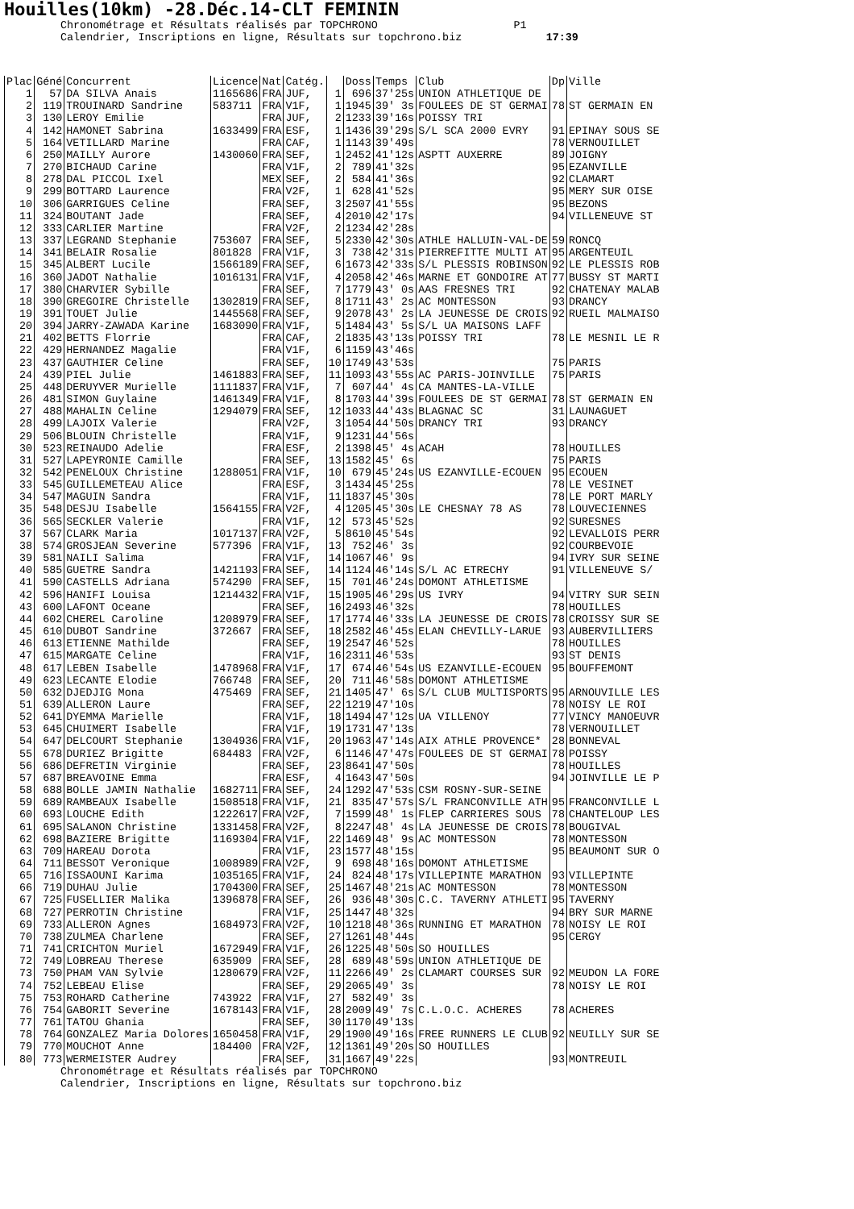Houilles(10km) -28.Déc.14-CLT FEMININ
Chronométrage et Résultats réalisés par TOPCHRONO P1
Calendrier, Inscriptions en ligne, Résultats sur topchrono.biz 17:39
| Plac | Géné | Concurrent | Licence | Nat | Catég. | | Doss | Temps | Club | Dp | Ville |
| --- | --- | --- | --- | --- | --- | --- | --- | --- | --- | --- | --- |
| 1 | 57 | DA SILVA Anais | 1165686 | FRA | JUF, | 1 | 696 | 37'25s | UNION ATHLETIQUE DE | | |
| 2 | 119 | TROUINARD Sandrine | 583711 | FRA | V1F, | 1 | 1945 | 39' 3s | FOULEES DE ST GERMAI | 78 | ST GERMAIN EN |
| 3 | 130 | LEROY Emilie | | FRA | JUF, | 2 | 1233 | 39'16s | POISSY TRI | | |
| 4 | 142 | HAMONET Sabrina | 1633499 | FRA | ESF, | 1 | 1436 | 39'29s | S/L SCA 2000 EVRY | 91 | EPINAY SOUS SE |
| 5 | 164 | VETILLARD Marine | | FRA | CAF, | 1 | 1143 | 39'49s | | 78 | VERNOUILLET |
| 6 | 250 | MAILLY Aurore | 1430060 | FRA | SEF, | 1 | 2452 | 41'12s | ASPTT AUXERRE | 89 | JOIGNY |
| 7 | 270 | BICHAUD Carine | | FRA | V1F, | 2 | 789 | 41'32s | | 95 | EZANVILLE |
| 8 | 278 | DAL PICCOL Ixel | | MEX | SEF, | 2 | 584 | 41'36s | | 92 | CLAMART |
| 9 | 299 | BOTTARD Laurence | | FRA | V2F, | 1 | 628 | 41'52s | | 95 | MERY SUR OISE |
| 10 | 306 | GARRIGUES Celine | | FRA | SEF, | 3 | 2507 | 41'55s | | 95 | BEZONS |
| 11 | 324 | BOUTANT Jade | | FRA | SEF, | 4 | 2010 | 42'17s | | 94 | VILLENEUVE ST |
| 12 | 333 | CARLIER Martine | | FRA | V2F, | 2 | 1234 | 42'28s | | | |
| 13 | 337 | LEGRAND Stephanie | 753607 | FRA | SEF, | 5 | 2330 | 42'30s | ATHLE HALLUIN-VAL-DE | 59 | RONCQ |
| 14 | 341 | BELAIR Rosalie | 801828 | FRA | V1F, | 3 | 738 | 42'31s | PIERREFITTE MULTI AT | 95 | ARGENTEUIL |
| 15 | 345 | ALBERT Lucile | 1566189 | FRA | SEF, | 6 | 1673 | 42'33s | S/L PLESSIS ROBINSON | 92 | LE PLESSIS ROB |
| 16 | 360 | JADOT Nathalie | 1016131 | FRA | V1F, | 4 | 2058 | 42'46s | MARNE ET GONDOIRE AT | 77 | BUSSY ST MARTI |
| 17 | 380 | CHARVIER Sybille | | FRA | SEF, | 7 | 1779 | 43' 0s | AAS FRESNES TRI | 92 | CHATENAY MALAB |
| 18 | 390 | GREGOIRE Christelle | 1302819 | FRA | SEF, | 8 | 1711 | 43' 2s | AC MONTESSON | 93 | DRANCY |
| 19 | 391 | TOUET Julie | 1445568 | FRA | SEF, | 9 | 2078 | 43' 2s | LA JEUNESSE DE CROIS | 92 | RUEIL MALMAISO |
| 20 | 394 | JARRY-ZAWADA Karine | 1683090 | FRA | V1F, | 5 | 1484 | 43' 5s | S/L UA MAISONS LAFF | | |
| 21 | 402 | BETTS Florrie | | FRA | CAF, | 2 | 1835 | 43'13s | POISSY TRI | 78 | LE MESNIL LE R |
| 22 | 429 | HERNANDEZ Magalie | | FRA | V1F, | 6 | 1159 | 43'46s | | | |
| 23 | 437 | GAUTHIER Celine | | FRA | SEF, | 10 | 1749 | 43'53s | | 75 | PARIS |
| 24 | 439 | PIEL Julie | 1461883 | FRA | SEF, | 11 | 1093 | 43'55s | AC PARIS-JOINVILLE | 75 | PARIS |
| 25 | 448 | DERUYVER Murielle | 1111837 | FRA | V1F, | 7 | 607 | 44' 4s | CA MANTES-LA-VILLE | | |
| 26 | 481 | SIMON Guylaine | 1461349 | FRA | V1F, | 8 | 1703 | 44'39s | FOULEES DE ST GERMAI | 78 | ST GERMAIN EN |
| 27 | 488 | MAHALIN Celine | 1294079 | FRA | SEF, | 12 | 1033 | 44'43s | BLAGNAC SC | 31 | LAUNAGUET |
| 28 | 499 | LAJOIX Valerie | | FRA | V2F, | 3 | 1054 | 44'50s | DRANCY TRI | 93 | DRANCY |
| 29 | 506 | BLOUIN Christelle | | FRA | V1F, | 9 | 1231 | 44'56s | | | |
| 30 | 523 | REINAUDO Adelie | | FRA | ESF, | 2 | 1398 | 45' 4s | ACAH | 78 | HOUILLES |
| 31 | 527 | LAPEYRONIE Camille | | FRA | SEF, | 13 | 1582 | 45' 6s | | 75 | PARIS |
| 32 | 542 | PENELOUX Christine | 1288051 | FRA | V1F, | 10 | 679 | 45'24s | US EZANVILLE-ECOUEN | 95 | ECOUEN |
| 33 | 545 | GUILLEMETEAU Alice | | FRA | ESF, | 3 | 1434 | 45'25s | | 78 | LE VESINET |
| 34 | 547 | MAGUIN Sandra | | FRA | V1F, | 11 | 1837 | 45'30s | | 78 | LE PORT MARLY |
| 35 | 548 | DESJU Isabelle | 1564155 | FRA | V2F, | 4 | 1205 | 45'30s | LE CHESNAY 78 AS | 78 | LOUVECIENNES |
| 36 | 565 | SECKLER Valerie | | FRA | V1F, | 12 | 573 | 45'52s | | 92 | SURESNES |
| 37 | 567 | CLARK Maria | 1017137 | FRA | V2F, | 5 | 8610 | 45'54s | | 92 | LEVALLOIS PERR |
| 38 | 574 | GROSJEAN Severine | 577396 | FRA | V1F, | 13 | 752 | 46' 3s | | 92 | COURBEVOIE |
| 39 | 581 | NAILI Salima | | FRA | V1F, | 14 | 1067 | 46' 9s | | 94 | IVRY SUR SEINE |
| 40 | 585 | GUETRE Sandra | 1421193 | FRA | SEF, | 14 | 1124 | 46'14s | S/L AC ETRECHY | 91 | VILLENEUVE S/ |
| 41 | 590 | CASTELLS Adriana | 574290 | FRA | SEF, | 15 | 701 | 46'24s | DOMONT ATHLETISME | | |
| 42 | 596 | HANIFI Louisa | 1214432 | FRA | V1F, | 15 | 1905 | 46'29s | US IVRY | 94 | VITRY SUR SEIN |
| 43 | 600 | LAFONT Oceane | | FRA | SEF, | 16 | 2493 | 46'32s | | 78 | HOUILLES |
| 44 | 602 | CHEREL Caroline | 1208979 | FRA | SEF, | 17 | 1774 | 46'33s | LA JEUNESSE DE CROIS | 78 | CROISSY SUR SE |
| 45 | 610 | DUBOT Sandrine | 372667 | FRA | SEF, | 18 | 2582 | 46'45s | ELAN CHEVILLY-LARUE | 93 | AUBERVILLIERS |
| 46 | 613 | ETIENNE Mathilde | | FRA | SEF, | 19 | 2547 | 46'52s | | 78 | HOUILLES |
| 47 | 615 | MARGATE Celine | | FRA | V1F, | 16 | 2311 | 46'53s | | 93 | ST DENIS |
| 48 | 617 | LEBEN Isabelle | 1478968 | FRA | V1F, | 17 | 674 | 46'54s | US EZANVILLE-ECOUEN | 95 | BOUFFEMONT |
| 49 | 623 | LECANTE Elodie | 766748 | FRA | SEF, | 20 | 711 | 46'58s | DOMONT ATHLETISME | | |
| 50 | 632 | DJEDJIG Mona | 475469 | FRA | SEF, | 21 | 1405 | 47' 6s | S/L CLUB MULTISPORTS | 95 | ARNOUVILLE LES |
| 51 | 639 | ALLERON Laure | | FRA | SEF, | 22 | 1219 | 47'10s | | 78 | NOISY LE ROI |
| 52 | 641 | DYEMMA Marielle | | FRA | V1F, | 18 | 1494 | 47'12s | UA VILLENOY | 77 | VINCY MANOEUVR |
| 53 | 645 | CHUIMERT Isabelle | | FRA | V1F, | 19 | 1731 | 47'13s | | 78 | VERNOUILLET |
| 54 | 647 | DELCOURT Stephanie | 1304936 | FRA | V1F, | 20 | 1963 | 47'14s | AIX ATHLE PROVENCE* | 28 | BONNEVAL |
| 55 | 678 | DURIEZ Brigitte | 684483 | FRA | V2F, | 6 | 1146 | 47'47s | FOULEES DE ST GERMAI | 78 | POISSY |
| 56 | 686 | DEFRETIN Virginie | | FRA | SEF, | 23 | 8641 | 47'50s | | 78 | HOUILLES |
| 57 | 687 | BREAVOINE Emma | | FRA | ESF, | 4 | 1643 | 47'50s | | 94 | JOINVILLE LE P |
| 58 | 688 | BOLLE JAMIN Nathalie | 1682711 | FRA | SEF, | 24 | 1292 | 47'53s | CSM ROSNY-SUR-SEINE | | |
| 59 | 689 | RAMBEAUX Isabelle | 1508518 | FRA | V1F, | 21 | 835 | 47'57s | S/L FRANCONVILLE ATH | 95 | FRANCONVILLE L |
| 60 | 693 | LOUCHE Edith | 1222617 | FRA | V2F, | 7 | 1599 | 48' 1s | FLEP CARRIERES SOUS | 78 | CHANTELOUP LES |
| 61 | 695 | SALANON Christine | 1331458 | FRA | V2F, | 8 | 2247 | 48' 4s | LA JEUNESSE DE CROIS | 78 | BOUGIVAL |
| 62 | 698 | BAZIERE Brigitte | 1169304 | FRA | V1F, | 22 | 1469 | 48' 9s | AC MONTESSON | 78 | MONTESSON |
| 63 | 709 | HAREAU Dorota | | FRA | V1F, | 23 | 1577 | 48'15s | | 95 | BEAUMONT SUR O |
| 64 | 711 | BESSOT Veronique | 1008989 | FRA | V2F, | 9 | 698 | 48'16s | DOMONT ATHLETISME | | |
| 65 | 716 | ISSAOUNI Karima | 1035165 | FRA | V1F, | 24 | 824 | 48'17s | VILLEPINTE MARATHON | 93 | VILLEPINTE |
| 66 | 719 | DUHAU Julie | 1704300 | FRA | SEF, | 25 | 1467 | 48'21s | AC MONTESSON | 78 | MONTESSON |
| 67 | 725 | FUSELLIER Malika | 1396878 | FRA | SEF, | 26 | 936 | 48'30s | C.C. TAVERNY ATHLETI | 95 | TAVERNY |
| 68 | 727 | PERROTIN Christine | | FRA | V1F, | 25 | 1447 | 48'32s | | 94 | BRY SUR MARNE |
| 69 | 733 | ALLERON Agnes | 1684973 | FRA | V2F, | 10 | 1218 | 48'36s | RUNNING ET MARATHON | 78 | NOISY LE ROI |
| 70 | 738 | ZULMEA Charlene | | FRA | SEF, | 27 | 1261 | 48'44s | | 95 | CERGY |
| 71 | 741 | CRICHTON Muriel | 1672949 | FRA | V1F, | 26 | 1225 | 48'50s | SO HOUILLES | | |
| 72 | 749 | LOBREAU Therese | 635909 | FRA | SEF, | 28 | 689 | 48'59s | UNION ATHLETIQUE DE | | |
| 73 | 750 | PHAM VAN Sylvie | 1280679 | FRA | V2F, | 11 | 2266 | 49' 2s | CLAMART COURSES SUR | 92 | MEUDON LA FORE |
| 74 | 752 | LEBEAU Elise | | FRA | SEF, | 29 | 2065 | 49' 3s | | 78 | NOISY LE ROI |
| 75 | 753 | ROHARD Catherine | 743922 | FRA | V1F, | 27 | 582 | 49' 3s | | | |
| 76 | 754 | GABORIT Severine | 1678143 | FRA | V1F, | 28 | 2009 | 49' 7s | C.L.O.C. ACHERES | 78 | ACHERES |
| 77 | 761 | TATOU Ghania | | FRA | SEF, | 30 | 1170 | 49'13s | | | |
| 78 | 764 | GONZALEZ Maria Dolores | 1650458 | FRA | V1F, | 29 | 1900 | 49'16s | FREE RUNNERS LE CLUB | 92 | NEUILLY SUR SE |
| 79 | 770 | MOUCHOT Anne | 184400 | FRA | V2F, | 12 | 1361 | 49'20s | SO HOUILLES | | |
| 80 | 773 | WERMEISTER Audrey | | FRA | SEF, | 31 | 1667 | 49'22s | | 93 | MONTREUIL |
Chronométrage et Résultats réalisés par TOPCHRONO
Calendrier, Inscriptions en ligne, Résultats sur topchrono.biz